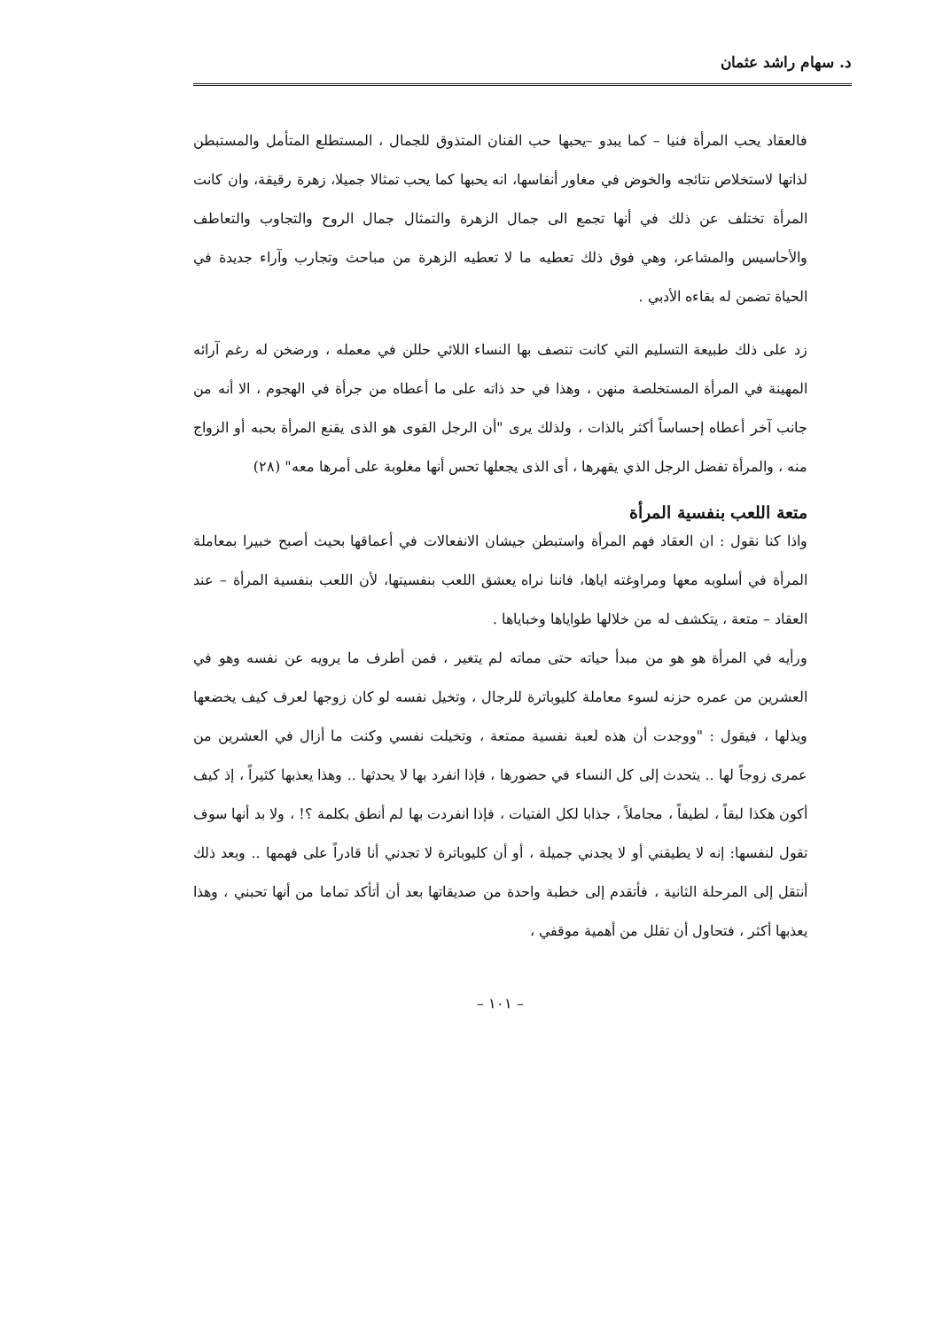د. سهام راشد عثمان
فالعقاد يحب المرأة فنيا – كما يبدو –يحبها حب الفنان المتذوق للجمال ، المستطلع المتأمل والمستبطن لذاتها لاستخلاص نتائجه والخوض في مغاور أنفاسها، انه يحبها كما يحب تمثالا جميلا، زهرة رقيقة، وان كانت المرأة تختلف عن ذلك في أنها تجمع الى جمال الزهرة والتمثال جمال الروح والتجاوب والتعاطف والأحاسيس والمشاعر، وهي فوق ذلك تعطيه ما لا تعطيه الزهرة من مباحث وتجارب وآراء جديدة في الحياة تضمن له بقاءه الأدبي .
زد على ذلك طبيعة التسليم التي كانت تتصف بها النساء اللائي حللن في معمله ، ورضخن له رغم آرائه المهينة في المرأة المستخلصة منهن ، وهذا في حد ذاته على ما أعطاه من جرأة في الهجوم ، الا أنه من جانب آخر أعطاه إحساساً أكثر بالذات ، ولذلك يرى "أن الرجل القوى هو الذى يقنع المرأة بحبه أو الزواج منه ، والمرأة تفضل الرجل الذي يقهرها ، أى الذى يجعلها تحس أنها مغلوبة على أمرها معه" (٢٨)
متعة اللعب بنفسية المرأة
واذا كنا نقول : ان العقاد فهم المرأة واستبطن جيشان الانفعالات في أعماقها بحيث أصبح خبيرا بمعاملة المرأة في أسلوبه معها ومراوغته اياها، فاننا نراه يعشق اللعب بنفسيتها، لأن اللعب بنفسية المرأة – عند العقاد – متعة ، يتكشف له من خلالها طواياها وخباياها .
ورأيه في المرأة هو هو من مبدأ حياته حتى مماته لم يتغير ، فمن أطرف ما يرويه عن نفسه وهو في العشرين من عمره حزنه لسوء معاملة كليوباترة للرجال ، وتخيل نفسه لو كان زوجها لعرف كيف يخضعها ويذلها ، فيقول : "ووجدت أن هذه لعبة نفسية ممتعة ، وتخيلت نفسي وكنت ما أزال في العشرين من عمرى زوجاً لها .. يتحدث إلى كل النساء في حضورها ، فإذا انفرد بها لا يحدثها .. وهذا يعذبها كثيراً ، إذ كيف أكون هكذا لبقاً ، لطيفاً ، مجاملاً ، جذابا لكل الفتيات ، فإذا انفردت بها لم أنطق بكلمة ؟! ، ولا بد أنها سوف تقول لنفسها: إنه لا يطيقني أو لا يجدني جميلة ، أو أن كليوباترة لا تجدني أنا قادراً على فهمها .. وبعد ذلك أنتقل إلى المرحلة الثانية ، فأتقدم إلى خطبة واحدة من صديقاتها بعد أن أتأكد تماما من أنها تحبني ، وهذا يعذبها أكثر ، فتحاول أن تقلل من أهمية موقفي ،
– ١٠١ –